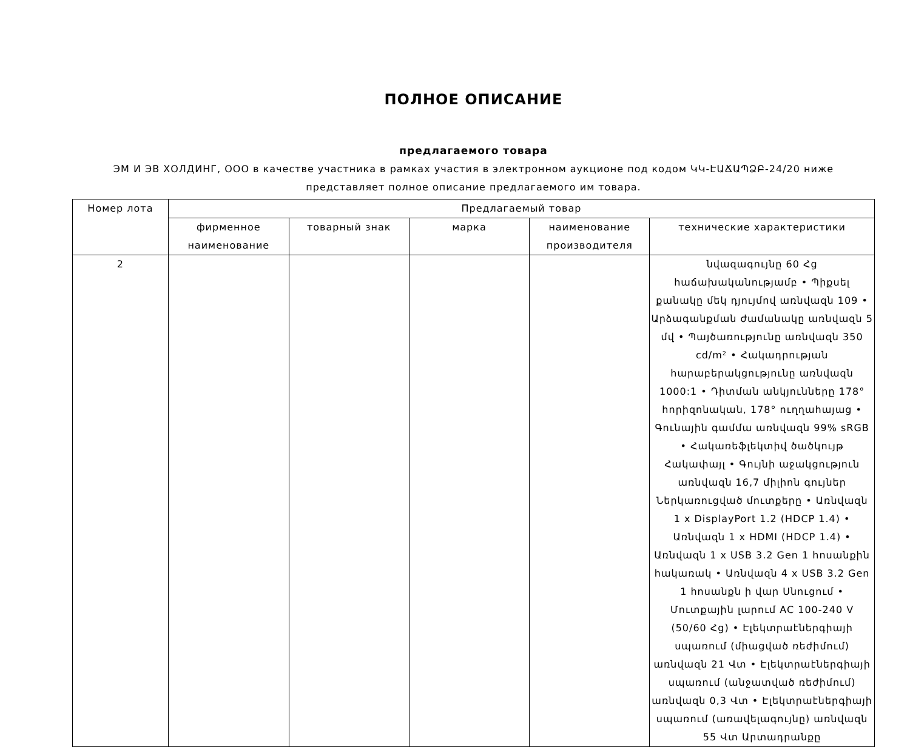ПОЛНОЕ ОПИСАНИЕ
предлагаемого товара
ЭМ И ЭВ ХОЛДИНГ, ООО в качестве участника в рамках участия в электронном аукционе под кодом ԿԿ-ԷԱՃԱՊՁԲ-24/20 ниже представляет полное описание предлагаемого им товара.
| Номер лота | Предлагаемый товар | | | | |
| --- | --- | --- | --- | --- | --- |
| | фирменное наименование | товарный знак | марка | наименование производителя | технические характеристики |
| 2 | | | | | նվազագույնը 60 Հց հաճախականությամբ • Պիքսել քանակը մեկ դյույմով առնվազն 109 • Արձագանքման ժամանակը առնվազն 5 մվ • Պայծառությունը առնվազն 350 cd/m² • Հակադրության հարաբերակցությունը առնվազն 1000:1 • Դիտման անկյունները 178° հորիզոնական, 178° ուղղահայաց • Գունային գամմա առնվազն 99% sRGB • Հակառեֆլեկտիվ ծածկույթ Հակափայլ • Գույնի աջակցություն առնվազն 16,7 միլիոն գույներ Ներկառուցված մուտքերը • Առնվազն 1 x DisplayPort 1.2 (HDCP 1.4) • Առնվազն 1 x HDMI (HDCP 1.4) • Առնվազն 1 x USB 3.2 Gen 1 հոսանքին հակառակ • Առնվազն 4 x USB 3.2 Gen 1 հոսանքն ի վար Սնուցում • Մուտքային լարում AC 100-240 V (50/60 Հց) • Էլեկտրաէներգիայի սպառում (միացված ռեժիմում) առնվազն 21 Վտ • Էլեկտրաէներգիայի սպառում (անջատված ռեժիմում) առնվազն 0,3 Վտ • Էլեկտրաէներգիայի սպառում (առավելագույնը) առնվազն 55 Վտ Արտադրանքը |